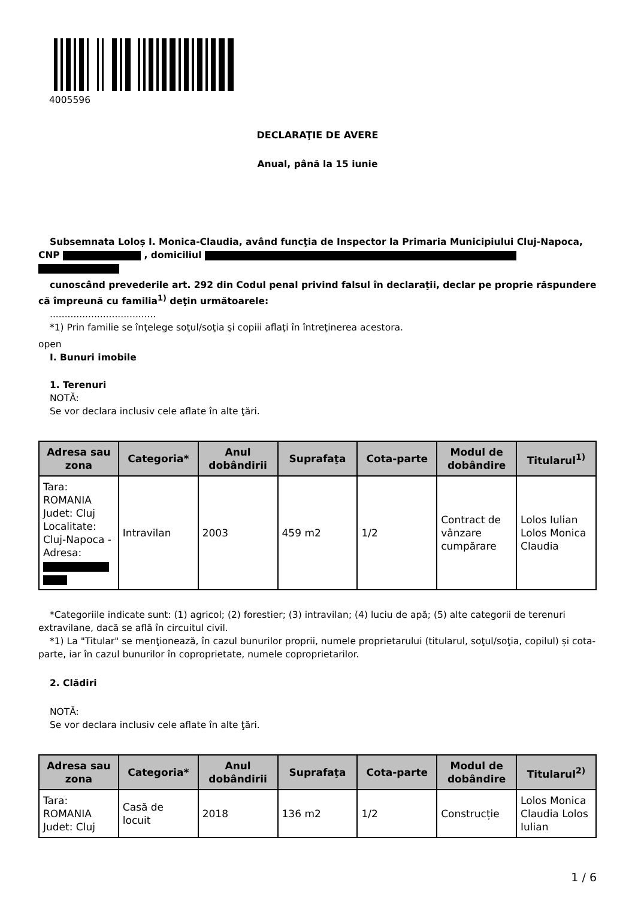4005596
DECLARAŢIE DE AVERE
Anual, până la 15 iunie
Subsemnata Loloș I. Monica-Claudia, având funcţia de Inspector la Primaria Municipiului Cluj-Napoca, CNP , domiciliul
cunoscând prevederile art. 292 din Codul penal privind falsul în declaraţii, declar pe proprie răspundere că împreună cu familia<sup>1)</sup> deţin următoarele:
....................................
*1) Prin familie se înţelege soţul/soţia şi copiii aflaţi în întreţinerea acestora.
open
I. Bunuri imobile
1. Terenuri
NOTĂ:
Se vor declara inclusiv cele aflate în alte ţări.
| Adresa sau zona | Categoria* | Anul dobândirii | Suprafaţa | Cota-parte | Modul de dobândire | Titularul<sup>1)</sup> |
| --- | --- | --- | --- | --- | --- | --- |
| Tara: ROMANIA Judet: Cluj Localitate: Cluj-Napoca - Adresa: | Intravilan | 2003 | 459 m2 | 1/2 | Contract de vânzare cumpărare | Lolos Iulian Lolos Monica Claudia |
*Categoriile indicate sunt: (1) agricol; (2) forestier; (3) intravilan; (4) luciu de apă; (5) alte categorii de terenuri extravilane, dacă se află în circuitul civil.
*1) La "Titular" se menţionează, în cazul bunurilor proprii, numele proprietarului (titularul, soţul/soţia, copilul) și cota-parte, iar în cazul bunurilor în coproprietate, numele coproprietarilor.
2. Clădiri
NOTĂ:
Se vor declara inclusiv cele aflate în alte ţări.
| Adresa sau zona | Categoria* | Anul dobândirii | Suprafaţa | Cota-parte | Modul de dobândire | Titularul<sup>2)</sup> |
| --- | --- | --- | --- | --- | --- | --- |
| Tara: ROMANIA Judet: Cluj | Casă de locuit | 2018 | 136 m2 | 1/2 | Construcție | Lolos Monica Claudia Lolos Iulian |
1 / 6